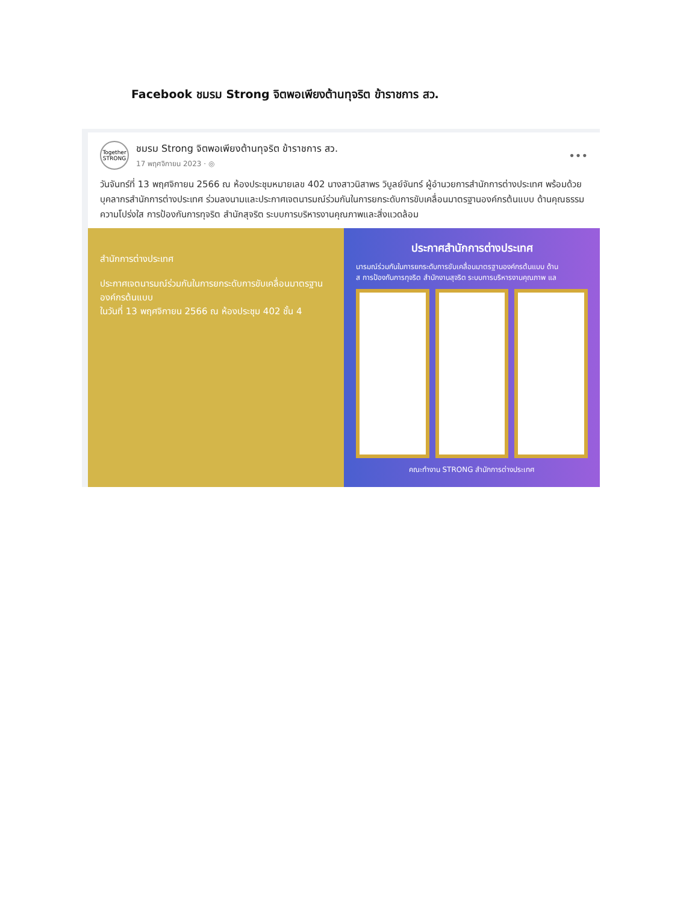Facebook ชมรม Strong จิตพอเพียงต้านทุจริต ข้าราชการ สว.
Together STRONG
ชมรม Strong จิตพอเพียงต้านทุจริต ข้าราชการ สว.
17 พฤศจิกายน 2023 · ◎
•••
วันจันทร์ที่ 13 พฤศจิกายน 2566 ณ ห้องประชุมหมายเลข 402 นางสาวนิสาพร วิบูลย์จันทร์ ผู้อำนวยการสำนักการต่างประเทศ พร้อมด้วยบุคลากรสำนักการต่างประเทศ ร่วมลงนามและประกาศเจตนารมณ์ร่วมกันในการยกระดับการขับเคลื่อนมาตรฐานองค์กรต้นแบบ ด้านคุณธรรม ความโปร่งใส การป้องกันการทุจริต สำนักสุจริต ระบบการบริหารงานคุณภาพและสิ่งแวดล้อม
สำนักการต่างประเทศ
ประกาศเจตนารมณ์ร่วมกันในการยกระดับการขับเคลื่อนมาตรฐานองค์กรต้นแบบ
ในวันที่ 13 พฤศจิกายน 2566 ณ ห้องประชุม 402 ชั้น 4
ประกาศสำนักการต่างประเทศ
นารมณ์ร่วมกันในการยกระดับการขับเคลื่อนมาตรฐานองค์กรต้นแบบ ด้าน
ส การป้องกันการทุจริต สำนักงานสุจริต ระบบการบริหารงานคุณภาพ แล
คณะทำงาน STRONG สำนักการต่างประเทศ